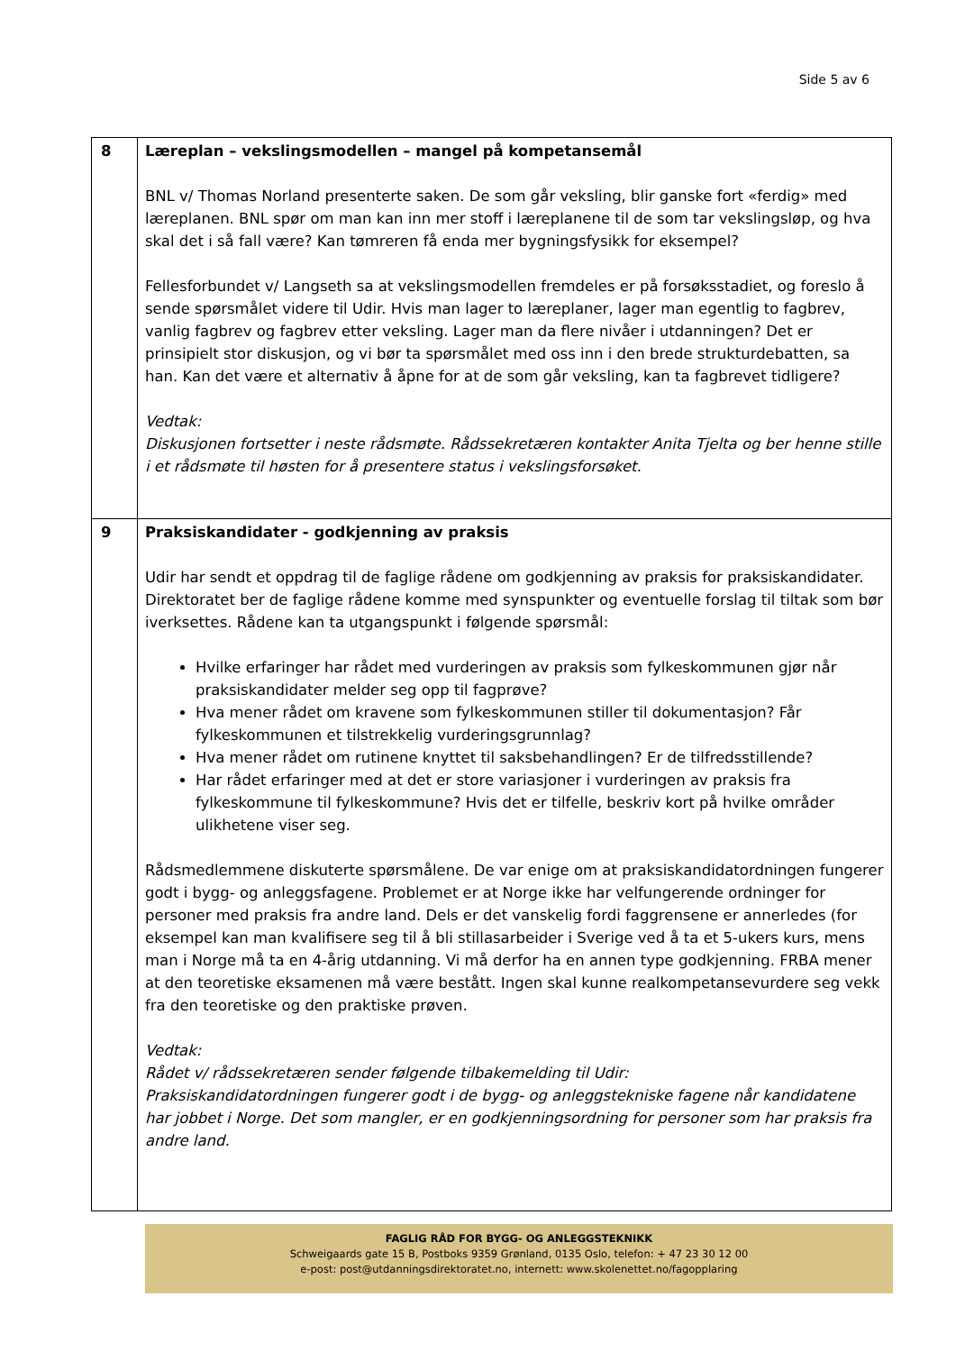Side 5 av 6
| 8 | Læreplan – vekslingsmodellen – mangel på kompetansemål BNL v/ Thomas Norland presenterte saken. De som går veksling, blir ganske fort «ferdig» med læreplanen. BNL spør om man kan inn mer stoff i læreplanene til de som tar vekslingsløp, og hva skal det i så fall være? Kan tømreren få enda mer bygningsfysikk for eksempel? Fellesforbundet v/ Langseth sa at vekslingsmodellen fremdeles er på forsøksstadiet, og foreslo å sende spørsmålet videre til Udir. Hvis man lager to læreplaner, lager man egentlig to fagbrev, vanlig fagbrev og fagbrev etter veksling. Lager man da flere nivåer i utdanningen? Det er prinsipielt stor diskusjon, og vi bør ta spørsmålet med oss inn i den brede strukturdebatten, sa han. Kan det være et alternativ å åpne for at de som går veksling, kan ta fagbrevet tidligere? Vedtak: Diskusjonen fortsetter i neste rådsmøte. Rådssekretæren kontakter Anita Tjelta og ber henne stille i et rådsmøte til høsten for å presentere status i vekslingsforsøket. |
| 9 | Praksiskandidater - godkjenning av praksis Udir har sendt et oppdrag til de faglige rådene om godkjenning av praksis for praksiskandidater. Direktoratet ber de faglige rådene komme med synspunkter og eventuelle forslag til tiltak som bør iverksettes. Rådene kan ta utgangspunkt i følgende spørsmål: Hvilke erfaringer har rådet med vurderingen av praksis som fylkeskommunen gjør når praksiskandidater melder seg opp til fagprøve? Hva mener rådet om kravene som fylkeskommunen stiller til dokumentasjon? Får fylkeskommunen et tilstrekkelig vurderingsgrunnlag? Hva mener rådet om rutinene knyttet til saksbehandlingen? Er de tilfredsstillende? Har rådet erfaringer med at det er store variasjoner i vurderingen av praksis fra fylkeskommune til fylkeskommune? Hvis det er tilfelle, beskriv kort på hvilke områder ulikhetene viser seg. Rådsmedlemmene diskuterte spørsmålene. De var enige om at praksiskandidatordningen fungerer godt i bygg- og anleggsfagene. Problemet er at Norge ikke har velfungerende ordninger for personer med praksis fra andre land. Dels er det vanskelig fordi faggrensene er annerledes (for eksempel kan man kvalifisere seg til å bli stillasarbeider i Sverige ved å ta et 5-ukers kurs, mens man i Norge må ta en 4-årig utdanning. Vi må derfor ha en annen type godkjenning. FRBA mener at den teoretiske eksamenen må være bestått. Ingen skal kunne realkompetansevurdere seg vekk fra den teoretiske og den praktiske prøven. Vedtak: Rådet v/ rådssekretæren sender følgende tilbakemelding til Udir: Praksiskandidatordningen fungerer godt i de bygg- og anleggstekniske fagene når kandidatene har jobbet i Norge. Det som mangler, er en godkjenningsordning for personer som har praksis fra andre land. |
FAGLIG RÅD FOR BYGG- OG ANLEGGSTEKNIKK
Schweigaards gate 15 B, Postboks 9359 Grønland, 0135 Oslo, telefon: + 47 23 30 12 00
e-post: post@utdanningsdirektoratet.no, internett: www.skolenettet.no/fagopplaring